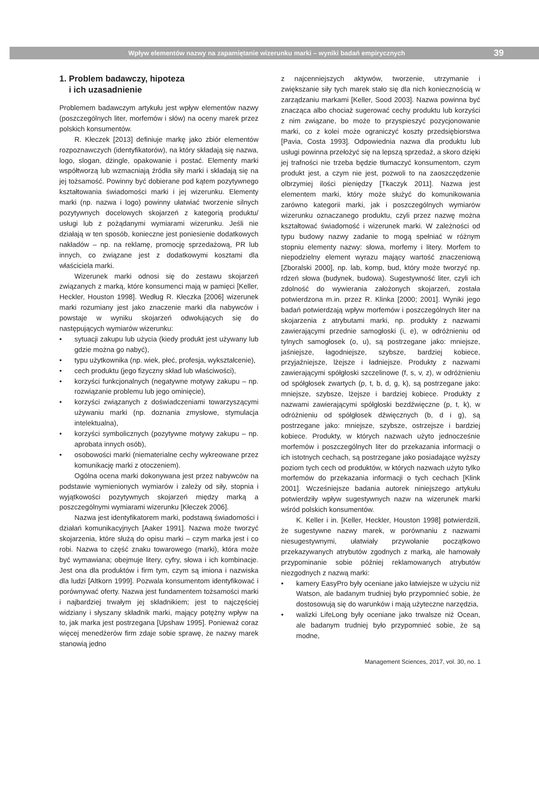Wpływ elementów nazwy na zapamiętanie wizerunku marki – wyniki badań empirycznych
39
1. Problem badawczy, hipoteza
i ich uzasadnienie
Problemem badawczym artykułu jest wpływ elementów nazwy (poszczególnych liter, morfemów i słów) na oceny marek przez polskich konsumentów.
R. Kłeczek [2013] definiuje markę jako zbiór elementów rozpoznawczych (identyfikatorów), na który składają się nazwa, logo, slogan, dżingle, opakowanie i postać. Elementy marki współtworzą lub wzmacniają źródła siły marki i składają się na jej tożsamość. Powinny być dobierane pod kątem pozytywnego kształtowania świadomości marki i jej wizerunku. Elementy marki (np. nazwa i logo) powinny ułatwiać tworzenie silnych pozytywnych docelowych skojarzeń z kategorią produktu/ usługi lub z pożądanymi wymiarami wizerunku. Jeśli nie działają w ten sposób, konieczne jest poniesienie dodatkowych nakładów – np. na reklamę, promocję sprzedażową, PR lub innych, co związane jest z dodatkowymi kosztami dla właściciela marki.
Wizerunek marki odnosi się do zestawu skojarzeń związanych z marką, które konsumenci mają w pamięci [Keller, Heckler, Houston 1998]. Według R. Kłeczka [2006] wizerunek marki rozumiany jest jako znaczenie marki dla nabywców i powstaje w wyniku skojarzeń odwołujących się do następujących wymiarów wizerunku:
• sytuacji zakupu lub użycia (kiedy produkt jest używany lub gdzie można go nabyć),
• typu użytkownika (np. wiek, płeć, profesja, wykształcenie),
• cech produktu (jego fizyczny skład lub właściwości),
• korzyści funkcjonalnych (negatywne motywy zakupu – np. rozwiązanie problemu lub jego ominięcie),
• korzyści związanych z doświadczeniami towarzyszącymi używaniu marki (np. doznania zmysłowe, stymulacja intelektualna),
• korzyści symbolicznych (pozytywne motywy zakupu – np. aprobata innych osób),
• osobowości marki (niematerialne cechy wykreowane przez komunikację marki z otoczeniem).
Ogólna ocena marki dokonywana jest przez nabywców na podstawie wymienionych wymiarów i zależy od siły, stopnia i wyjątkowości pozytywnych skojarzeń między marką a poszczególnymi wymiarami wizerunku [Kłeczek 2006].
Nazwa jest identyfikatorem marki, podstawą świadomości i działań komunikacyjnych [Aaker 1991]. Nazwa może tworzyć skojarzenia, które służą do opisu marki – czym marka jest i co robi. Nazwa to część znaku towarowego (marki), która może być wymawiana; obejmuje litery, cyfry, słowa i ich kombinacje. Jest ona dla produktów i firm tym, czym są imiona i nazwiska dla ludzi [Altkorn 1999]. Pozwala konsumentom identyfikować i porównywać oferty. Nazwa jest fundamentem tożsamości marki i najbardziej trwałym jej składnikiem; jest to najczęściej widziany i słyszany składnik marki, mający potężny wpływ na to, jak marka jest postrzegana [Upshaw 1995]. Ponieważ coraz więcej menedżerów firm zdaje sobie sprawę, że nazwy marek stanowią jedno
z najcenniejszych aktywów, tworzenie, utrzymanie i zwiększanie siły tych marek stało się dla nich koniecznością w zarządzaniu markami [Keller, Sood 2003]. Nazwa powinna być znacząca albo chociaż sugerować cechy produktu lub korzyści z nim związane, bo może to przyspieszyć pozycjonowanie marki, co z kolei może ograniczyć koszty przedsiębiorstwa [Pavia, Costa 1993]. Odpowiednia nazwa dla produktu lub usługi powinna przełożyć się na lepszą sprzedaż, a skoro dzięki jej trafności nie trzeba będzie tłumaczyć konsumentom, czym produkt jest, a czym nie jest, pozwoli to na zaoszczędzenie olbrzymiej ilości pieniędzy [Tkaczyk 2011]. Nazwa jest elementem marki, który może służyć do komunikowania zarówno kategorii marki, jak i poszczególnych wymiarów wizerunku oznaczanego produktu, czyli przez nazwę można kształtować świadomość i wizerunek marki. W zależności od typu budowy nazwy zadanie to mogą spełniać w różnym stopniu elementy nazwy: słowa, morfemy i litery. Morfem to niepodzielny element wyrazu mający wartość znaczeniową [Zboralski 2000], np. lab, komp, bud, który może tworzyć np. rdzeń słowa (budynek, budowa). Sugestywność liter, czyli ich zdolność do wywierania założonych skojarzeń, została potwierdzona m.in. przez R. Klinka [2000; 2001]. Wyniki jego badań potwierdzają wpływ morfemów i poszczególnych liter na skojarzenia z atrybutami marki, np. produkty z nazwami zawierającymi przednie samogłoski (i, e), w odróżnieniu od tylnych samogłosek (o, u), są postrzegane jako: mniejsze, jaśniejsze, łagodniejsze, szybsze, bardziej kobiece, przyjaźniejsze, lżejsze i ładniejsze. Produkty z nazwami zawierającymi spółgłoski szczelinowe (f, s, v, z), w odróżnieniu od spółgłosek zwartych (p, t, b, d, g, k), są postrzegane jako: mniejsze, szybsze, lżejsze i bardziej kobiece. Produkty z nazwami zawierającymi spółgłoski bezdźwięczne (p, t, k), w odróżnieniu od spółgłosek dźwięcznych (b, d i g), są postrzegane jako: mniejsze, szybsze, ostrzejsze i bardziej kobiece. Produkty, w których nazwach użyto jednocześnie morfemów i poszczególnych liter do przekazania informacji o ich istotnych cechach, są postrzegane jako posiadające wyższy poziom tych cech od produktów, w których nazwach użyto tylko morfemów do przekazania informacji o tych cechach [Klink 2001]. Wcześniejsze badania autorek niniejszego artykułu potwierdziły wpływ sugestywnych nazw na wizerunek marki wśród polskich konsumentów.
K. Keller i in. [Keller, Heckler, Houston 1998] potwierdzili, że sugestywne nazwy marek, w porównaniu z nazwami niesugestywnymi, ułatwiały przywołanie początkowo przekazywanych atrybutów zgodnych z marką, ale hamowały przypominanie sobie później reklamowanych atrybutów niezgodnych z nazwą marki:
• kamery EasyPro były oceniane jako łatwiejsze w użyciu niż Watson, ale badanym trudniej było przypomnieć sobie, że dostosowują się do warunków i mają użyteczne narzędzia,
• walizki LifeLong były oceniane jako trwalsze niż Ocean, ale badanym trudniej było przypomnieć sobie, że są modne,
Management Sciences, 2017, vol. 30, no. 1